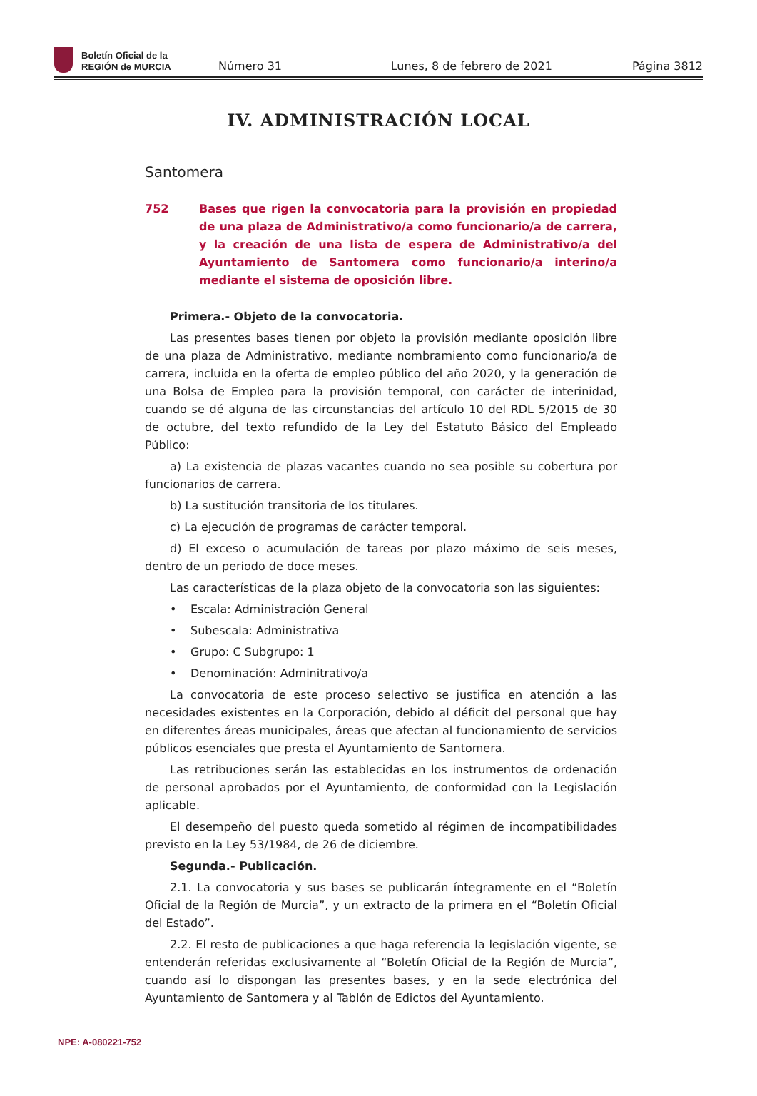Boletín Oficial de la
REGIÓN de MURCIA
Número 31 Lunes, 8 de febrero de 2021 Página 3812
IV. ADMINISTRACIÓN LOCAL
Santomera
752 Bases que rigen la convocatoria para la provisión en propiedad de una plaza de Administrativo/a como funcionario/a de carrera, y la creación de una lista de espera de Administrativo/a del Ayuntamiento de Santomera como funcionario/a interino/a mediante el sistema de oposición libre.
Primera.- Objeto de la convocatoria.
Las presentes bases tienen por objeto la provisión mediante oposición libre de una plaza de Administrativo, mediante nombramiento como funcionario/a de carrera, incluida en la oferta de empleo público del año 2020, y la generación de una Bolsa de Empleo para la provisión temporal, con carácter de interinidad, cuando se dé alguna de las circunstancias del artículo 10 del RDL 5/2015 de 30 de octubre, del texto refundido de la Ley del Estatuto Básico del Empleado Público:
a) La existencia de plazas vacantes cuando no sea posible su cobertura por funcionarios de carrera.
b) La sustitución transitoria de los titulares.
c) La ejecución de programas de carácter temporal.
d) El exceso o acumulación de tareas por plazo máximo de seis meses, dentro de un periodo de doce meses.
Las características de la plaza objeto de la convocatoria son las siguientes:
• Escala: Administración General
• Subescala: Administrativa
• Grupo: C Subgrupo: 1
• Denominación: Adminitrativo/a
La convocatoria de este proceso selectivo se justifica en atención a las necesidades existentes en la Corporación, debido al déficit del personal que hay en diferentes áreas municipales, áreas que afectan al funcionamiento de servicios públicos esenciales que presta el Ayuntamiento de Santomera.
Las retribuciones serán las establecidas en los instrumentos de ordenación de personal aprobados por el Ayuntamiento, de conformidad con la Legislación aplicable.
El desempeño del puesto queda sometido al régimen de incompatibilidades previsto en la Ley 53/1984, de 26 de diciembre.
Segunda.- Publicación.
2.1. La convocatoria y sus bases se publicarán íntegramente en el “Boletín Oficial de la Región de Murcia”, y un extracto de la primera en el “Boletín Oficial del Estado”.
2.2. El resto de publicaciones a que haga referencia la legislación vigente, se entenderán referidas exclusivamente al “Boletín Oficial de la Región de Murcia”, cuando así lo dispongan las presentes bases, y en la sede electrónica del Ayuntamiento de Santomera y al Tablón de Edictos del Ayuntamiento.
NPE: A-080221-752